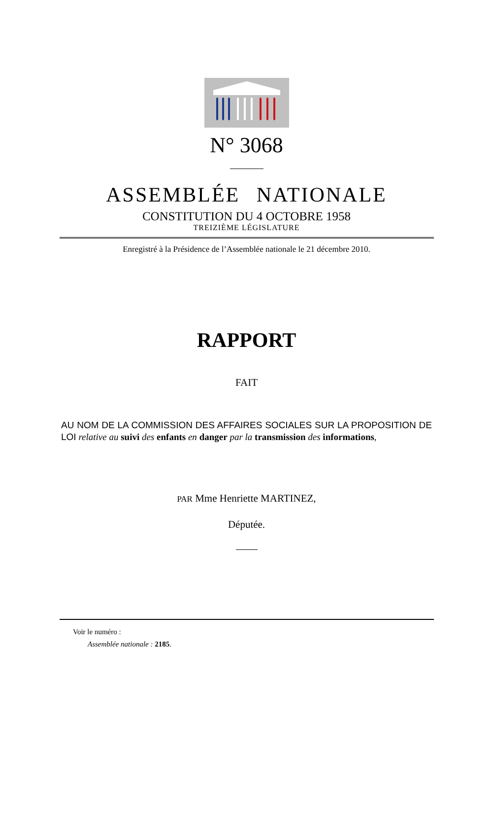N° 3068
ASSEMBLÉE NATIONALE
CONSTITUTION DU 4 OCTOBRE 1958
TREIZIÈME LÉGISLATURE
Enregistré à la Présidence de l’Assemblée nationale le 21 décembre 2010.
RAPPORT
FAIT
AU NOM DE LA COMMISSION DES AFFAIRES SOCIALES SUR LA PROPOSITION DE LOI relative au suivi des enfants en danger par la transmission des informations,
PAR Mme Henriette MARTINEZ,
Députée.
Voir le numéro :
Assemblée nationale : 2185.